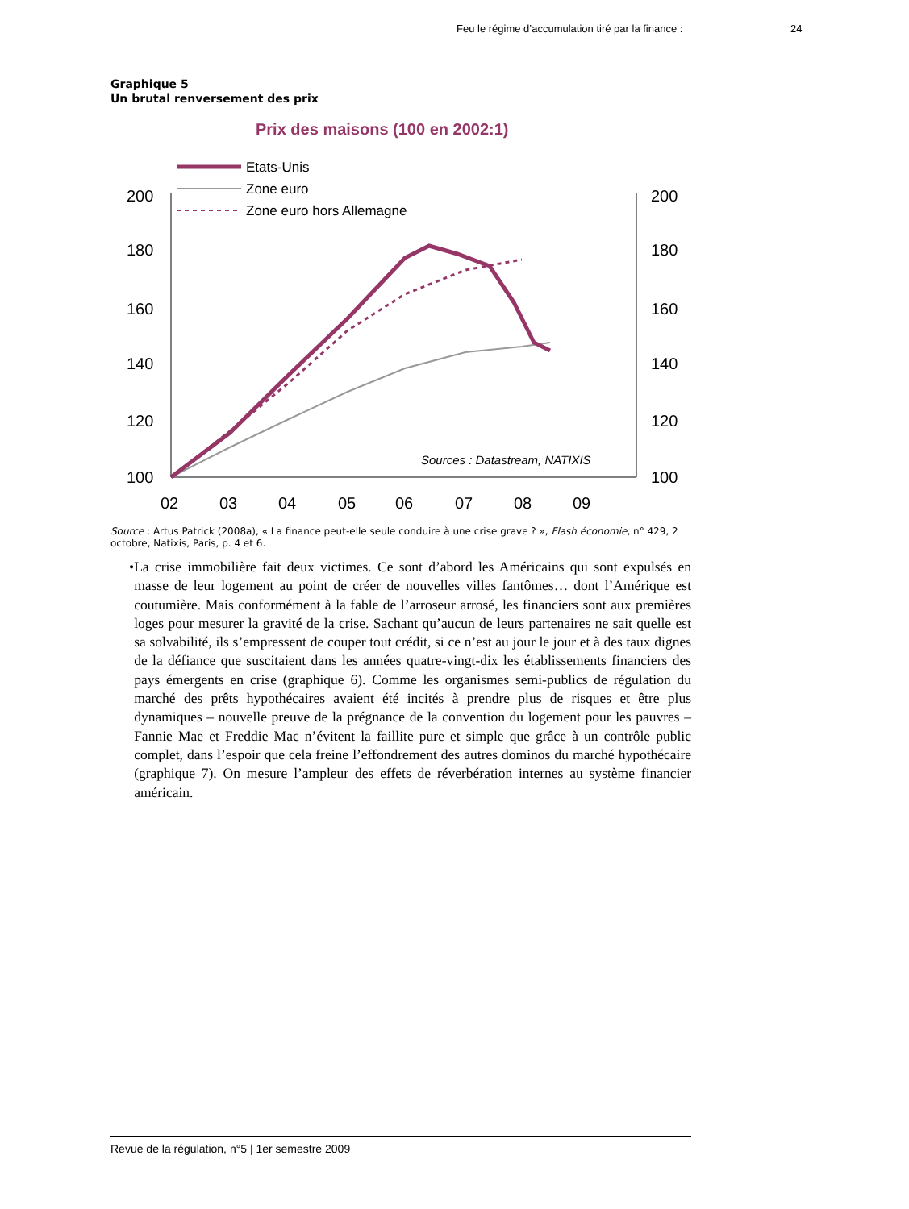Feu le régime d’accumulation tiré par la finance :
24
Graphique 5
Un brutal renversement des prix
Prix des maisons (100 en 2002:1)
Etats-Unis
Zone euro
Zone euro hors Allemagne
200
180
160
140
120
100
200
180
160
140
120
100
02
03
04
05
06
07
08
09
Sources : Datastream, NATIXIS
Source : Artus Patrick (2008a), « La finance peut-elle seule conduire à une crise grave ? », Flash économie, n° 429, 2 octobre, Natixis, Paris, p. 4 et 6.
• La crise immobilière fait deux victimes. Ce sont d’abord les Américains qui sont expulsés en masse de leur logement au point de créer de nouvelles villes fantômes… dont l’Amérique est coutumière. Mais conformément à la fable de l’arroseur arrosé, les financiers sont aux premières loges pour mesurer la gravité de la crise. Sachant qu’aucun de leurs partenaires ne sait quelle est sa solvabilité, ils s’empressent de couper tout crédit, si ce n’est au jour le jour et à des taux dignes de la défiance que suscitaient dans les années quatre-vingt-dix les établissements financiers des pays émergents en crise (graphique 6). Comme les organismes semi-publics de régulation du marché des prêts hypothécaires avaient été incités à prendre plus de risques et être plus dynamiques – nouvelle preuve de la prégnance de la convention du logement pour les pauvres – Fannie Mae et Freddie Mac n’évitent la faillite pure et simple que grâce à un contrôle public complet, dans l’espoir que cela freine l’effondrement des autres dominos du marché hypothécaire (graphique 7). On mesure l’ampleur des effets de réverbération internes au système financier américain.
Revue de la régulation, n°5 | 1er semestre 2009